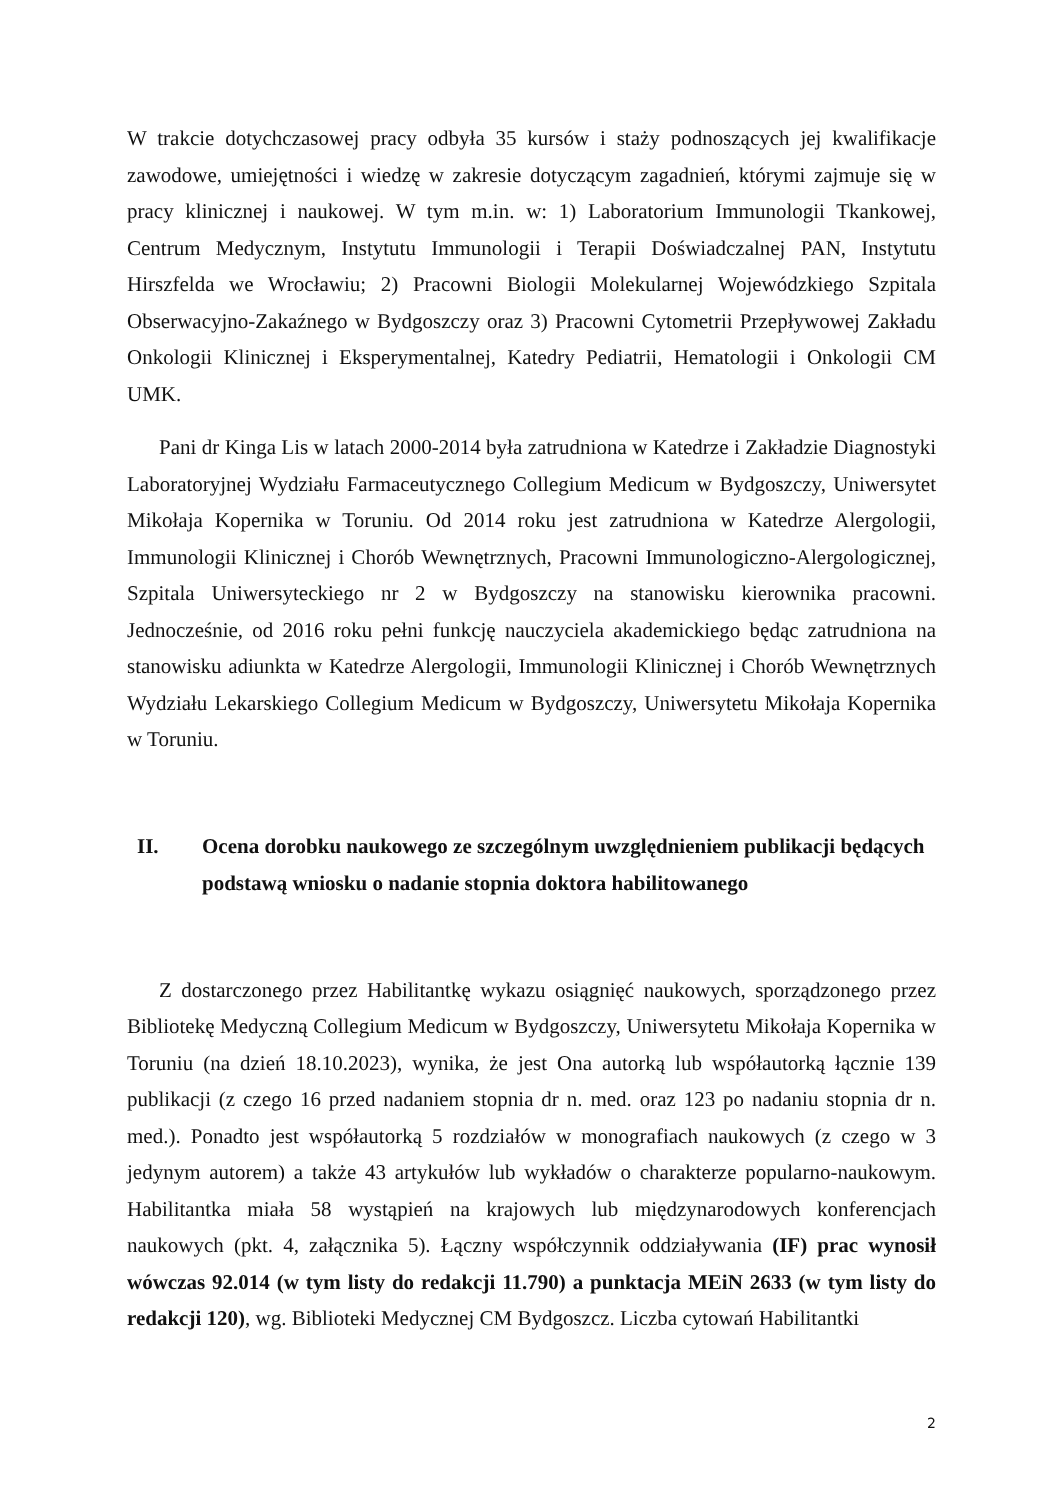W trakcie dotychczasowej pracy odbyła 35 kursów i staży podnoszących jej kwalifikacje zawodowe, umiejętności i wiedzę w zakresie dotyczącym zagadnień, którymi zajmuje się w pracy klinicznej i naukowej. W tym m.in. w: 1) Laboratorium Immunologii Tkankowej, Centrum Medycznym, Instytutu Immunologii i Terapii Doświadczalnej PAN, Instytutu Hirszfelda we Wrocławiu; 2) Pracowni Biologii Molekularnej Wojewódzkiego Szpitala Obserwacyjno-Zakaźnego w Bydgoszczy oraz 3) Pracowni Cytometrii Przepływowej Zakładu Onkologii Klinicznej i Eksperymentalnej, Katedry Pediatrii, Hematologii i Onkologii CM UMK.
Pani dr Kinga Lis w latach 2000-2014 była zatrudniona w Katedrze i Zakładzie Diagnostyki Laboratoryjnej Wydziału Farmaceutycznego Collegium Medicum w Bydgoszczy, Uniwersytet Mikołaja Kopernika w Toruniu. Od 2014 roku jest zatrudniona w Katedrze Alergologii, Immunologii Klinicznej i Chorób Wewnętrznych, Pracowni Immunologiczno-Alergologicznej, Szpitala Uniwersyteckiego nr 2 w Bydgoszczy na stanowisku kierownika pracowni. Jednocześnie, od 2016 roku pełni funkcję nauczyciela akademickiego będąc zatrudniona na stanowisku adiunkta w Katedrze Alergologii, Immunologii Klinicznej i Chorób Wewnętrznych Wydziału Lekarskiego Collegium Medicum w Bydgoszczy, Uniwersytetu Mikołaja Kopernika w Toruniu.
II. Ocena dorobku naukowego ze szczególnym uwzględnieniem publikacji będących podstawą wniosku o nadanie stopnia doktora habilitowanego
Z dostarczonego przez Habilitantkę wykazu osiągnięć naukowych, sporządzonego przez Bibliotekę Medyczną Collegium Medicum w Bydgoszczy, Uniwersytetu Mikołaja Kopernika w Toruniu (na dzień 18.10.2023), wynika, że jest Ona autorką lub współautorką łącznie 139 publikacji (z czego 16 przed nadaniem stopnia dr n. med. oraz 123 po nadaniu stopnia dr n. med.). Ponadto jest współautorką 5 rozdziałów w monografiach naukowych (z czego w 3 jedynym autorem) a także 43 artykułów lub wykładów o charakterze popularno-naukowym. Habilitantka miała 58 wystąpień na krajowych lub międzynarodowych konferencjach naukowych (pkt. 4, załącznika 5). Łączny współczynnik oddziaływania (IF) prac wynosił wówczas 92.014 (w tym listy do redakcji 11.790) a punktacja MEiN 2633 (w tym listy do redakcji 120), wg. Biblioteki Medycznej CM Bydgoszcz. Liczba cytowań Habilitantki
2